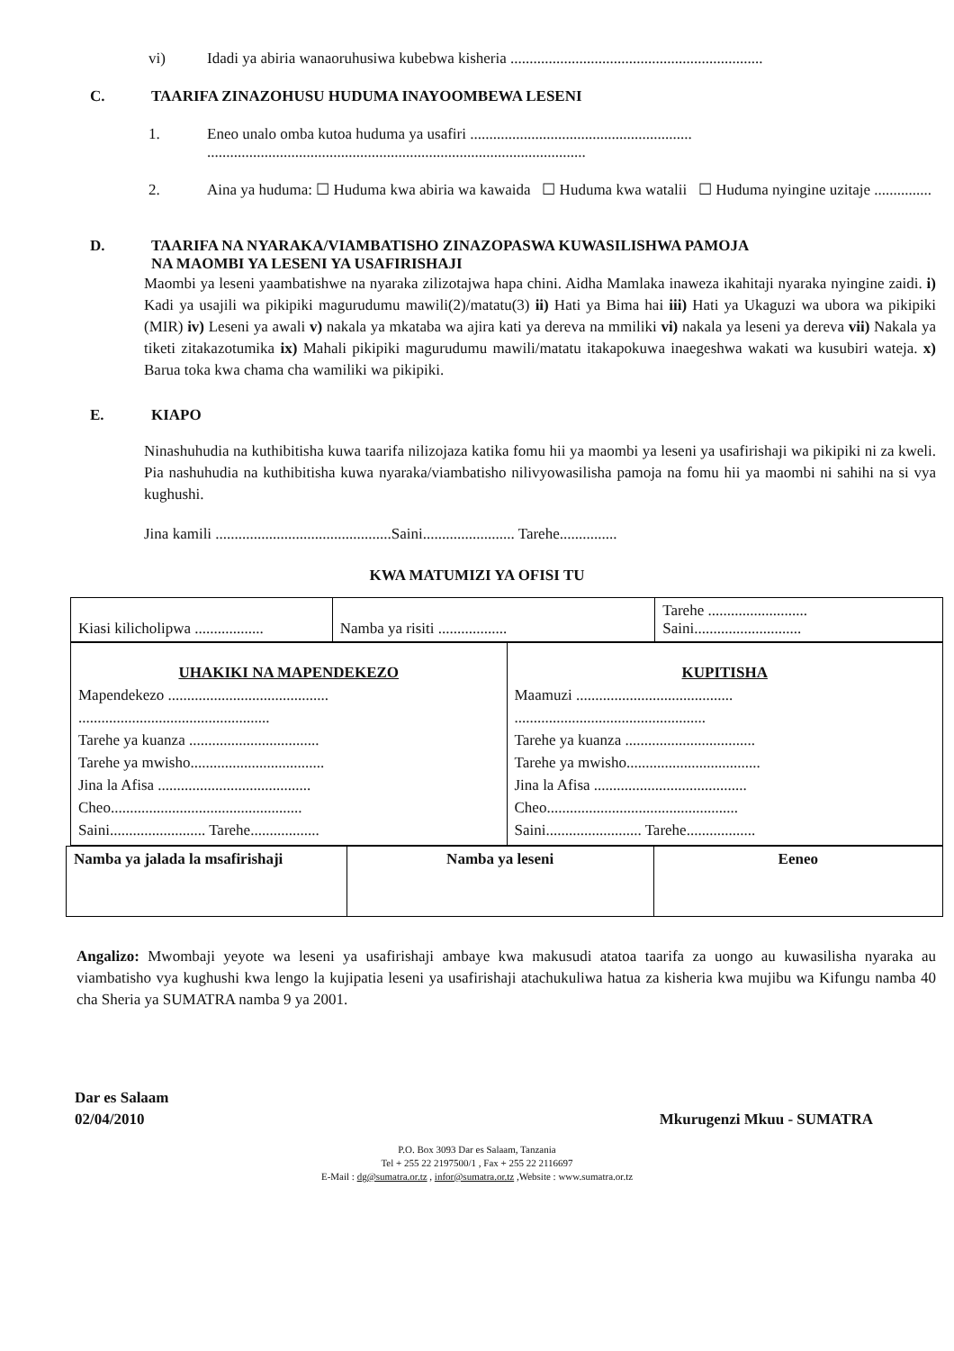vi) Idadi ya abiria wanaoruhusiwa kubebwa kisheria ..................................................................
C. TAARIFA ZINAZOHUSU HUDUMA INAYOOMBEWA LESENI
1. Eneo unalo omba kutoa huduma ya usafiri ..........................................................
...................................................................................................
2. Aina ya huduma: ☐ Huduma kwa abiria wa kawaida ☐ Huduma kwa watalii ☐ Huduma nyingine uzitaje ...............
D. TAARIFA NA NYARAKA/VIAMBATISHO ZINAZOPASWA KUWASILISHWA PAMOJA
NA MAOMBI YA LESENI YA USAFIRISHAJI
Maombi ya leseni yaambatishwe na nyaraka zilizotajwa hapa chini. Aidha Mamlaka inaweza ikahitaji nyaraka nyingine zaidi. i) Kadi ya usajili wa pikipiki magurudumu mawili(2)/matatu(3) ii) Hati ya Bima hai iii) Hati ya Ukaguzi wa ubora wa pikipiki (MIR) iv) Leseni ya awali v) nakala ya mkataba wa ajira kati ya dereva na mmiliki vi) nakala ya leseni ya dereva vii) Nakala ya tiketi zitakazotumika ix) Mahali pikipiki magurudumu mawili/matatu itakapokuwa inaegeshwa wakati wa kusubiri wateja. x) Barua toka kwa chama cha wamiliki wa pikipiki.
E. KIAPO
Ninashuhudia na kuthibitisha kuwa taarifa nilizojaza katika fomu hii ya maombi ya leseni ya usafirishaji wa pikipiki ni za kweli. Pia nashuhudia na kuthibitisha kuwa nyaraka/viambatisho nilivyowasilisha pamoja na fomu hii ya maombi ni sahihi na si vya kughushi.
Jina kamili ..............................................Saini........................ Tarehe...............
KWA MATUMIZI YA OFISI TU
| Kiasi kilicholipwa .................. | Namba ya risiti .................. | Tarehe .......................... Saini............................ |
| UHAKIKI NA MAPENDEKEZO Mapendekezo .......................................... .................................................. Tarehe ya kuanza .................................. Tarehe ya mwisho................................... Jina la Afisa ........................................ Cheo.................................................. Saini......................... Tarehe.................. | KUPITISHA Maamuzi ......................................... .................................................. Tarehe ya kuanza .................................. Tarehe ya mwisho................................... Jina la Afisa ........................................ Cheo.................................................. Saini......................... Tarehe.................. |
| Namba ya jalada la msafirishaji | Namba ya leseni | Eeneo |
Angalizo: Mwombaji yeyote wa leseni ya usafirishaji ambaye kwa makusudi atatoa taarifa za uongo au kuwasilisha nyaraka au viambatisho vya kughushi kwa lengo la kujipatia leseni ya usafirishaji atachukuliwa hatua za kisheria kwa mujibu wa Kifungu namba 40 cha Sheria ya SUMATRA namba 9 ya 2001.
Dar es Salaam
02/04/2010 Mkurugenzi Mkuu - SUMATRA
P.O. Box 3093 Dar es Salaam, Tanzania
Tel + 255 22 2197500/1 , Fax + 255 22 2116697
E-Mail : dg@sumatra.or.tz , infor@sumatra.or.tz ,Website : www.sumatra.or.tz